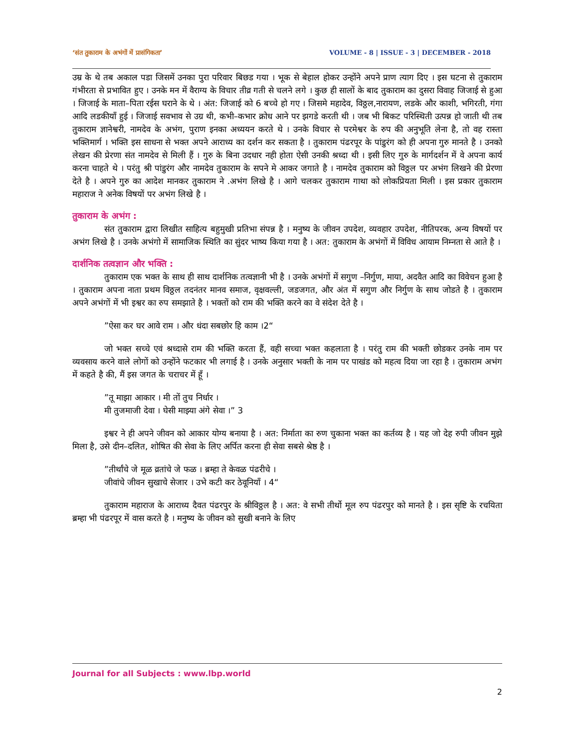‘संत तुकाराम के अभंगों में प्रासंगिकता’ VOLUME - 8 | ISSUE - 3 | DECEMBER - 2018
उम्र के थे तब अकाल पडा जिसमें उनका पुरा परिवार बिछड गया । भूक से बेहाल होकर उन्होंने अपने प्राण त्याग दिए । इस घटना से तुकाराम गंभीरता से प्रभावित हुए । उनके मन में वैराग्य के विचार तीव्र गती से चलने लगे । कुछ ही सालों के बाद तुकाराम का दुसरा विवाह जिजाई से हुआ । जिजाई के माता–पिता रईस घराने के थे । अंत: जिजाई को 6 बच्चे हो गए । जिसमे महादेव, विठ्ठल,नारायण, लडके और काशी, भगिरती, गंगा आदि लडकीयाँ हुई । जिजाई सवभाव से उग्र थी, कभी–कभार क्रोध आने पर झगडे करती थी । जब भी बिकट परिस्थिती उत्पन्न हो जाती थी तब तुकाराम ज्ञानेश्वरी, नामदेव के अभंग, पुराण इनका अध्ययन करते थे । उनके विचार से परमेश्वर के रुप की अनुभूति लेना है, तो वह रास्ता भक्तिमार्ग । भक्ति इस साधना से भक्त अपने आराध्य का दर्शन कर सकता है । तुकाराम पंढरपूर के पांडुरंग को ही अपना गुरु मानते है । उनको लेखन की प्रेरणा संत नामदेव से मिली हैं । गुरु के बिना उदधार नही होता ऐसी उनकी श्रध्दा थी । इसी लिए गुरु के मार्गदर्शन में वे अपना कार्य करना चाहते थे । परंतु श्री पांडुरंग और नामदेव तुकाराम के सपने मे आकर जगाते है । नामदेव तुकाराम को विठ्ठल पर अभंग लिखने की प्रेरणा देते है । अपने गुरु का आदेश मानकर तुकाराम ने .अभंग लिखे है । आगे चलकर तुकाराम गाथा को लोकप्रियता मिली । इस प्रकार तुकाराम महाराज ने अनेक विषयों पर अभंग लिखे है ।
तुकाराम के अभंग :
संत तुकाराम द्वारा लिखीत साहित्य बहुमुखी प्रतिभा संपन्न है । मनुष्य के जीवन उपदेश, व्यवहार उपदेश, नीतिपरक, अन्य विषयों पर अभंग लिखे है । उनके अभंगो में सामाजिक स्थिति का सुंदर भाष्य किया गया है । अत: तुकाराम के अभंगों में विविध आयाम निम्नता से आते है ।
दार्शनिक तत्वज्ञान और भक्ति :
तुकाराम एक भक्त के साथ ही साथ दार्शनिक तत्वज्ञानी भी है । उनके अभंगों में सगुण –निर्गुण, माया, अदवैत आदि का विवेचन हुआ है । तुकाराम अपना नाता प्रथम विठ्ठल तदनंतर मानव समाज, वृक्षवल्ली, जडजगत, और अंत में सगुण और निर्गुण के साथ जोडते है । तुकाराम अपने अभंगों में भी इश्वर का रुप समझाते है । भक्तों को राम की भक्ति करने का वे संदेश देते है ।
”ऐसा कर घर आवे राम । और धंदा सबछोर हि काम ।2“
जो भक्त सच्चे एवं श्रध्दासे राम की भक्ति करता हैं, वही सच्चा भक्त कहलाता है । परंतु राम की भक्ती छोडकर उनके नाम पर व्यवसाय करने वाले लोगों को उन्होंने फटकार भी लगाई है । उनके अनुसार भक्ती के नाम पर पाखंड को महत्व दिया जा रहा है । तुकाराम अभंग में कहते है की, मैं इस जगत के चराचर में हूँ ।
”तू माझा आकार । मी तों तुच निर्धार ।
मी तुजमाजी देवा । घेसी माझ्या अंगे सेवा ।” 3
इश्वर ने ही अपने जीवन को आकार योग्य बनाया है । अत: निर्माता का रुण चुकाना भक्त का कर्तव्य है । यह जो देह रुपी जीवन मुझे मिला है, उसे दीन–दलित, शोषित की सेवा के लिए अर्पित करना ही सेवा सबसे श्रेष्ठ है ।
”तीर्थांचे जे मूळ व्रतांचे जे फळ । ब्रम्हा ते केवळ पंढरीचे ।
जीवांचे जीवन सुखाचे सेजार । उभे कटी कर ठेवूनियाँ । 4“
तुकाराम महाराज के आराध्य दैवत पंढरपुर के श्रीविठ्ठल है । अत: वे सभी तीर्थो मूल रुप पंढरपुर को मानते है । इस सृष्टि के रचयिता ब्रम्हा भी पंढरपूर में वास करते है । मनुष्य के जीवन को सुखी बनाने के लिए
Journal for all Subjects : www.lbp.world
2